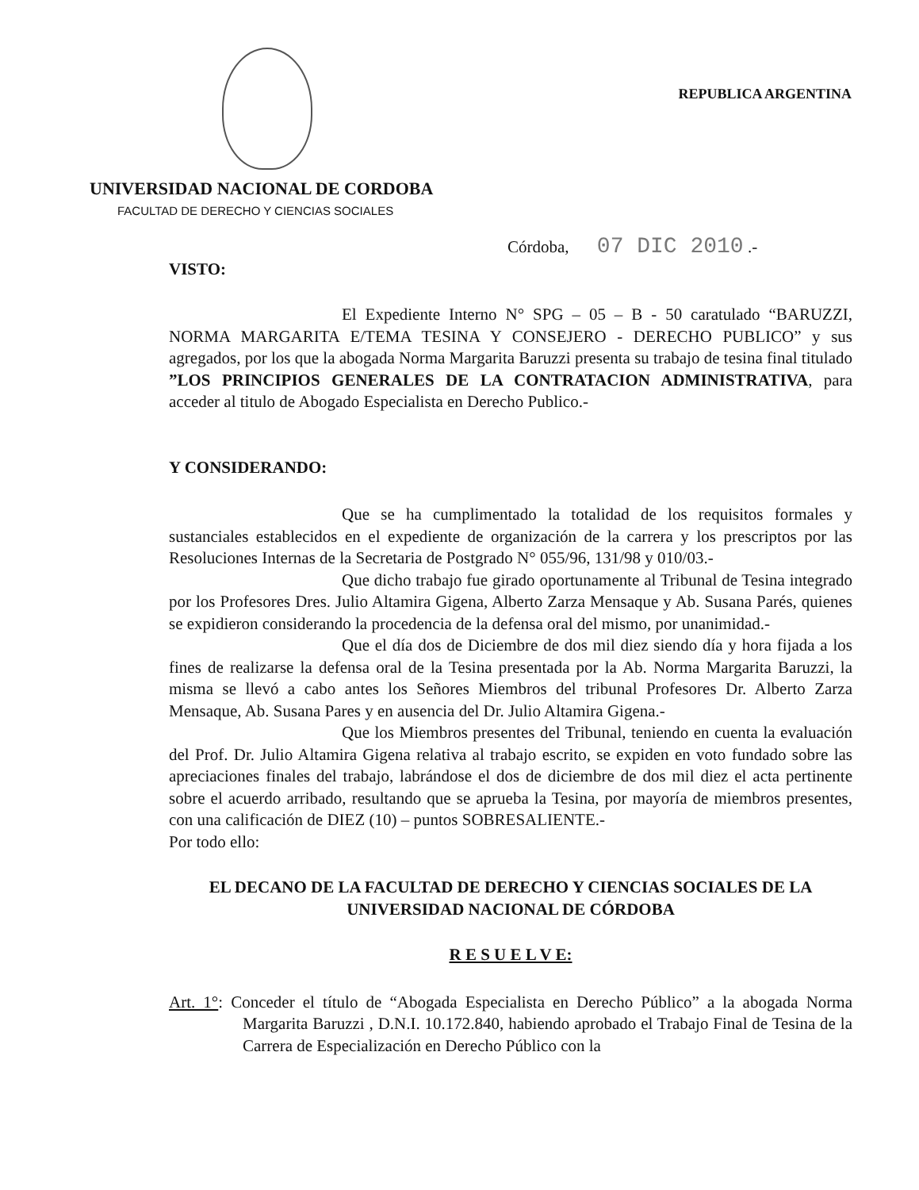REPUBLICA ARGENTINA
UNIVERSIDAD NACIONAL DE CORDOBA
FACULTAD DE DERECHO Y CIENCIAS SOCIALES
Córdoba, 07 DIC 2010 .-
VISTO:
El Expediente Interno N° SPG – 05 – B - 50 caratulado “BARUZZI, NORMA MARGARITA E/TEMA TESINA Y CONSEJERO - DERECHO PUBLICO” y sus agregados, por los que la abogada Norma Margarita Baruzzi presenta su trabajo de tesina final titulado ”LOS PRINCIPIOS GENERALES DE LA CONTRATACION ADMINISTRATIVA, para acceder al titulo de Abogado Especialista en Derecho Publico.-
Y CONSIDERANDO:
Que se ha cumplimentado la totalidad de los requisitos formales y sustanciales establecidos en el expediente de organización de la carrera y los prescriptos por las Resoluciones Internas de la Secretaria de Postgrado N° 055/96, 131/98 y 010/03.-
Que dicho trabajo fue girado oportunamente al Tribunal de Tesina integrado por los Profesores Dres. Julio Altamira Gigena, Alberto Zarza Mensaque y Ab. Susana Parés, quienes se expidieron considerando la procedencia de la defensa oral del mismo, por unanimidad.-
Que el día dos de Diciembre de dos mil diez siendo día y hora fijada a los fines de realizarse la defensa oral de la Tesina presentada por la Ab. Norma Margarita Baruzzi, la misma se llevó a cabo antes los Señores Miembros del tribunal Profesores Dr. Alberto Zarza Mensaque, Ab. Susana Pares y en ausencia del Dr. Julio Altamira Gigena.-
Que los Miembros presentes del Tribunal, teniendo en cuenta la evaluación del Prof. Dr. Julio Altamira Gigena relativa al trabajo escrito, se expiden en voto fundado sobre las apreciaciones finales del trabajo, labrándose el dos de diciembre de dos mil diez el acta pertinente sobre el acuerdo arribado, resultando que se aprueba la Tesina, por mayoría de miembros presentes, con una calificación de DIEZ (10) – puntos SOBRESALIENTE.-
Por todo ello:
EL DECANO DE LA FACULTAD DE DERECHO Y CIENCIAS SOCIALES DE LA UNIVERSIDAD NACIONAL DE CÓRDOBA
R E S U E L V E:
Art. 1°: Conceder el título de “Abogada Especialista en Derecho Público” a la abogada Norma Margarita Baruzzi , D.N.I. 10.172.840, habiendo aprobado el Trabajo Final de Tesina de la Carrera de Especialización en Derecho Público con la